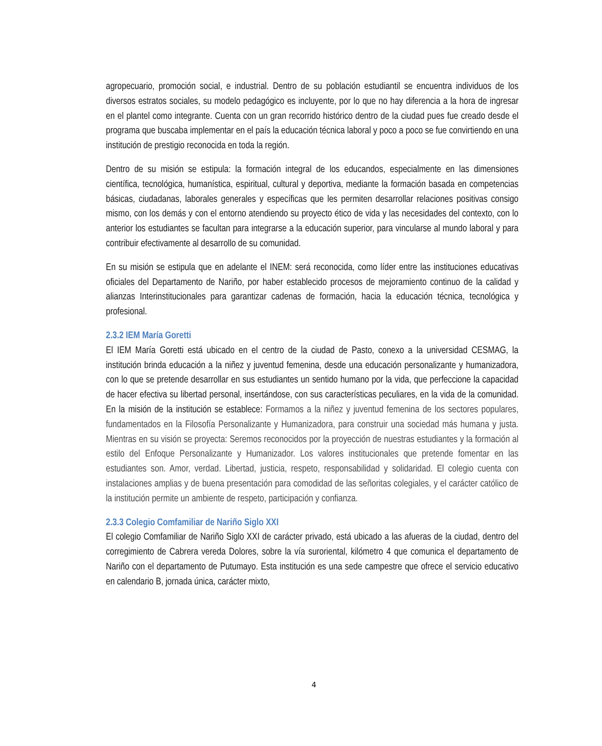agropecuario, promoción social, e industrial. Dentro de su población estudiantil se encuentra individuos de los diversos estratos sociales, su modelo pedagógico es incluyente, por lo que no hay diferencia a la hora de ingresar en el plantel como integrante. Cuenta con un gran recorrido histórico dentro de la ciudad pues fue creado desde el programa que buscaba implementar en el país la educación técnica laboral y poco a poco se fue convirtiendo en una institución de prestigio reconocida en toda la región.
Dentro de su misión se estipula: la formación integral de los educandos, especialmente en las dimensiones científica, tecnológica, humanística, espiritual, cultural y deportiva, mediante la formación basada en competencias básicas, ciudadanas, laborales generales y específicas que les permiten desarrollar relaciones positivas consigo mismo, con los demás y con el entorno atendiendo su proyecto ético de vida y las necesidades del contexto, con lo anterior los estudiantes se facultan para integrarse a la educación superior, para vincularse al mundo laboral y para contribuir efectivamente al desarrollo de su comunidad.
En su misión se estipula que en adelante el INEM: será reconocida, como líder entre las instituciones educativas oficiales del Departamento de Nariño, por haber establecido procesos de mejoramiento continuo de la calidad y alianzas Interinstitucionales para garantizar cadenas de formación, hacia la educación técnica, tecnológica y profesional.
2.3.2 IEM María Goretti
El IEM María Goretti está ubicado en el centro de la ciudad de Pasto, conexo a la universidad CESMAG, la institución brinda educación a la niñez y juventud femenina, desde una educación personalizante y humanizadora, con lo que se pretende desarrollar en sus estudiantes un sentido humano por la vida, que perfeccione la capacidad de hacer efectiva su libertad personal, insertándose, con sus características peculiares, en la vida de la comunidad. En la misión de la institución se establece: Formamos a la niñez y juventud femenina de los sectores populares, fundamentados en la Filosofía Personalizante y Humanizadora, para construir una sociedad más humana y justa. Mientras en su visión se proyecta: Seremos reconocidos por la proyección de nuestras estudiantes y la formación al estilo del Enfoque Personalizante y Humanizador. Los valores institucionales que pretende fomentar en las estudiantes son. Amor, verdad. Libertad, justicia, respeto, responsabilidad y solidaridad. El colegio cuenta con instalaciones amplias y de buena presentación para comodidad de las señoritas colegiales, y el carácter católico de la institución permite un ambiente de respeto, participación y confianza.
2.3.3 Colegio Comfamiliar de Nariño Siglo XXI
El colegio Comfamiliar de Nariño Siglo XXI de carácter privado, está ubicado a las afueras de la ciudad, dentro del corregimiento de Cabrera vereda Dolores, sobre la vía suroriental, kilómetro 4 que comunica el departamento de Nariño con el departamento de Putumayo. Esta institución es una sede campestre que ofrece el servicio educativo en calendario B, jornada única, carácter mixto,
4